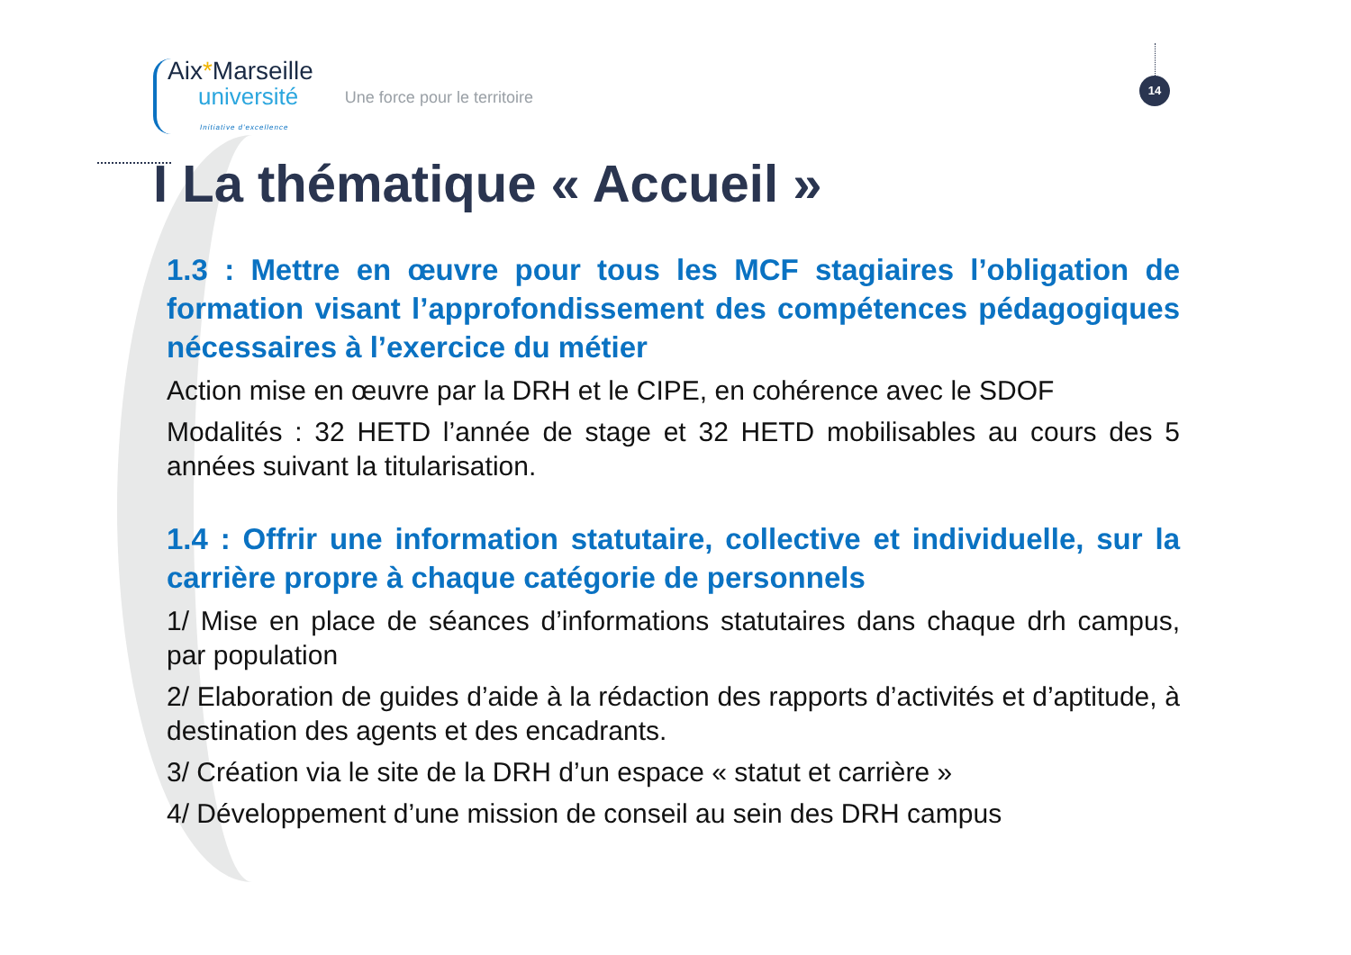Aix*Marseille
université
Initiative d'excellence
Une force pour le territoire
14
I La thématique « Accueil »
1.3 : Mettre en œuvre pour tous les MCF stagiaires l’obligation de formation visant l’approfondissement des compétences pédagogiques nécessaires à l’exercice du métier
Action mise en œuvre par la DRH et le CIPE, en cohérence avec le SDOF
Modalités : 32 HETD l’année de stage et 32 HETD mobilisables au cours des 5 années suivant la titularisation.
1.4 : Offrir une information statutaire, collective et individuelle, sur la carrière propre à chaque catégorie de personnels
1/ Mise en place de séances d’informations statutaires dans chaque drh campus, par population
2/ Elaboration de guides d’aide à la rédaction des rapports d’activités et d’aptitude, à destination des agents et des encadrants.
3/ Création via le site de la DRH d’un espace « statut et carrière »
4/ Développement d’une mission de conseil au sein des DRH campus